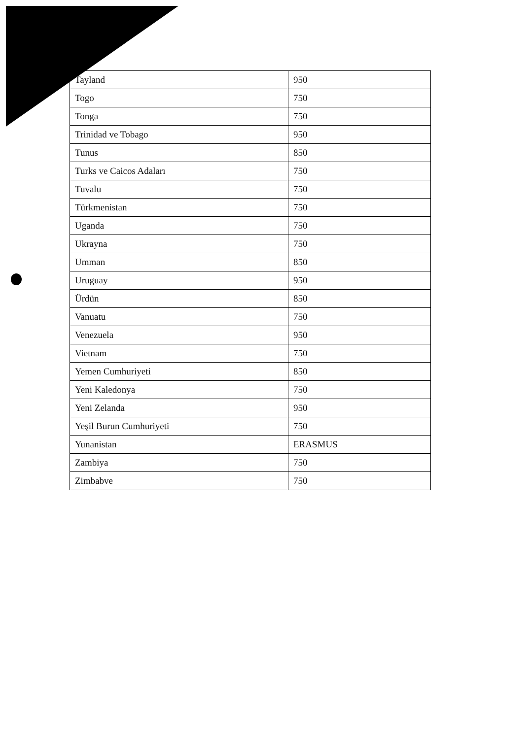| Tayland | 950 |
| Togo | 750 |
| Tonga | 750 |
| Trinidad ve Tobago | 950 |
| Tunus | 850 |
| Turks ve Caicos Adaları | 750 |
| Tuvalu | 750 |
| Türkmenistan | 750 |
| Uganda | 750 |
| Ukrayna | 750 |
| Umman | 850 |
| Uruguay | 950 |
| Ürdün | 850 |
| Vanuatu | 750 |
| Venezuela | 950 |
| Vietnam | 750 |
| Yemen Cumhuriyeti | 850 |
| Yeni Kaledonya | 750 |
| Yeni Zelanda | 950 |
| Yeşil Burun Cumhuriyeti | 750 |
| Yunanistan | ERASMUS |
| Zambiya | 750 |
| Zimbabve | 750 |